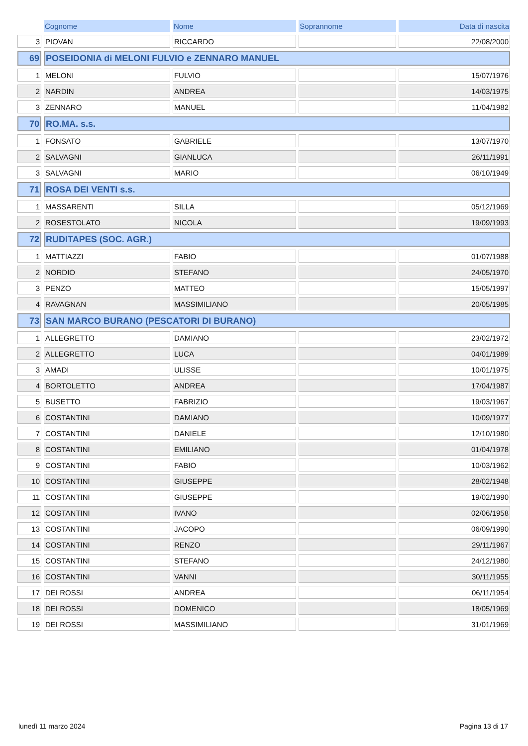| | Cognome | Nome | Soprannome | Data di nascita |
| --- | --- | --- | --- | --- |
| 3 | PIOVAN | RICCARDO | | 22/08/2000 |
| 69 | POSEIDONIA di MELONI FULVIO e ZENNARO MANUEL | | | |
| 1 | MELONI | FULVIO | | 15/07/1976 |
| 2 | NARDIN | ANDREA | | 14/03/1975 |
| 3 | ZENNARO | MANUEL | | 11/04/1982 |
| 70 | RO.MA. s.s. | | | |
| 1 | FONSATO | GABRIELE | | 13/07/1970 |
| 2 | SALVAGNI | GIANLUCA | | 26/11/1991 |
| 3 | SALVAGNI | MARIO | | 06/10/1949 |
| 71 | ROSA DEI VENTI s.s. | | | |
| 1 | MASSARENTI | SILLA | | 05/12/1969 |
| 2 | ROSESTOLATO | NICOLA | | 19/09/1993 |
| 72 | RUDITAPES (SOC. AGR.) | | | |
| 1 | MATTIAZZI | FABIO | | 01/07/1988 |
| 2 | NORDIO | STEFANO | | 24/05/1970 |
| 3 | PENZO | MATTEO | | 15/05/1997 |
| 4 | RAVAGNAN | MASSIMILIANO | | 20/05/1985 |
| 73 | SAN MARCO BURANO (PESCATORI DI BURANO) | | | |
| 1 | ALLEGRETTO | DAMIANO | | 23/02/1972 |
| 2 | ALLEGRETTO | LUCA | | 04/01/1989 |
| 3 | AMADI | ULISSE | | 10/01/1975 |
| 4 | BORTOLETTO | ANDREA | | 17/04/1987 |
| 5 | BUSETTO | FABRIZIO | | 19/03/1967 |
| 6 | COSTANTINI | DAMIANO | | 10/09/1977 |
| 7 | COSTANTINI | DANIELE | | 12/10/1980 |
| 8 | COSTANTINI | EMILIANO | | 01/04/1978 |
| 9 | COSTANTINI | FABIO | | 10/03/1962 |
| 10 | COSTANTINI | GIUSEPPE | | 28/02/1948 |
| 11 | COSTANTINI | GIUSEPPE | | 19/02/1990 |
| 12 | COSTANTINI | IVANO | | 02/06/1958 |
| 13 | COSTANTINI | JACOPO | | 06/09/1990 |
| 14 | COSTANTINI | RENZO | | 29/11/1967 |
| 15 | COSTANTINI | STEFANO | | 24/12/1980 |
| 16 | COSTANTINI | VANNI | | 30/11/1955 |
| 17 | DEI ROSSI | ANDREA | | 06/11/1954 |
| 18 | DEI ROSSI | DOMENICO | | 18/05/1969 |
| 19 | DEI ROSSI | MASSIMILIANO | | 31/01/1969 |
lunedì 11 marzo 2024 Pagina 13 di 17